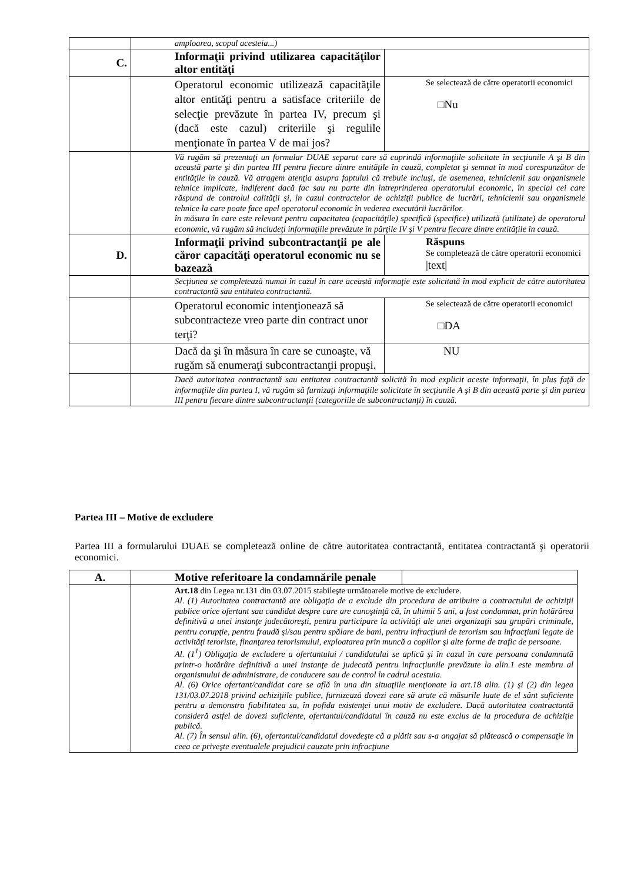| | amploarea, scopul acesteia...) | |
| C. | Informaţii privind utilizarea capacităţilor altor entităţi | |
| | Operatorul economic utilizează capacităţile altor entităţi pentru a satisface criteriile de selecţie prevăzute în partea IV, precum şi (dacă este cazul) criteriile şi regulile menţionate în partea V de mai jos? | Se selectează de către operatorii economici □Nu |
| | Vă rugăm să prezentaţi un formular DUAE separat care să cuprindă informaţiile solicitate în secţiunile A şi B din această parte şi din partea III pentru fiecare dintre entităţile în cauză, completat şi semnat în mod corespunzător de entităţile în cauză. Vă atragem atenţia asupra faptului că trebuie incluşi, de asemenea, tehnicienii sau organismele tehnice implicate, indiferent dacă fac sau nu parte din întreprinderea operatorului economic, în special cei care răspund de controlul calităţii şi, în cazul contractelor de achiziţii publice de lucrări, tehnicienii sau organismele tehnice la care poate face apel operatorul economic în vederea executării lucrărilor. în măsura în care este relevant pentru capacitatea (capacităţile) specifică (specifice) utilizată (utilizate) de operatorul economic, vă rugăm să includeţi informaţiile prevăzute în părţile IV şi V pentru fiecare dintre entităţile în cauză. | |
| D. | Informaţii privind subcontractanţii pe ale căror capacităţi operatorul economic nu se bazează | Răspuns Se completează de către operatorii economici /text/ |
| | Secţiunea se completează numai în cazul în care această informaţie este solicitată în mod explicit de către autoritatea contractantă sau entitatea contractantă. | |
| | Operatorul economic intenţionează să subcontracteze vreo parte din contract unor terţi? | Se selectează de către operatorii economici □DA |
| | Dacă da şi în măsura în care se cunoaşte, vă rugăm să enumeraţi subcontractanţii propuşi. | NU |
| | Dacă autoritatea contractantă sau entitatea contractantă solicită în mod explicit aceste informaţii, în plus faţă de informaţiile din partea I, vă rugăm să furnizaţi informaţiile solicitate în secţiunile A şi B din această parte şi din partea III pentru fiecare dintre subcontractanţii (categoriile de subcontractanţi) în cauză. | |
Partea III – Motive de excludere
Partea III a formularului DUAE se completează online de către autoritatea contractantă, entitatea contractantă şi operatorii economici.
| A. | Motive referitoare la condamnările penale | |
| --- | --- | --- |
| | Art.18 din Legea nr.131 din 03.07.2015 stabileşte următoarele motive de excludere. Al. (1) Autoritatea contractantă are obligaţia de a exclude din procedura de atribuire a contractului de achiziţii publice orice ofertant sau candidat despre care are cunoştinţă că, în ultimii 5 ani, a fost condamnat, prin hotărârea definitivă a unei instanţe judecătoreşti, pentru participare la activităţi ale unei organizaţii sau grupări criminale, pentru corupţie, pentru fraudă şi/sau pentru spălare de bani, pentru infracţiuni de terorism sau infracţiuni legate de activităţi teroriste, finanţarea terorismului, exploatarea prin muncă a copiilor şi alte forme de trafic de persoane. Al. (1<sup>1</sup>) Obligaţia de excludere a ofertantului / candidatului se aplică şi în cazul în care persoana condamnată printr-o hotărâre definitivă a unei instanţe de judecată pentru infracţiunile prevăzute la alin.1 este membru al organismului de administrare, de conducere sau de control în cadrul acestuia. Al. (6) Orice ofertant/candidat care se află în una din situaţiile menţionate la art.18 alin. (1) şi (2) din legea 131/03.07.2018 privind achiziţiile publice, furnizează dovezi care să arate că măsurile luate de el sânt suficiente pentru a demonstra fiabilitatea sa, în pofida existenţei unui motiv de excludere. Dacă autoritatea contractantă consideră astfel de dovezi suficiente, ofertantul/candidatul în cauză nu este exclus de la procedura de achiziţie publică. Al. (7) În sensul alin. (6), ofertantul/candidatul dovedeşte că a plătit sau s-a angajat să plătească o compensaţie în ceea ce priveşte eventualele prejudicii cauzate prin infracţiune | |